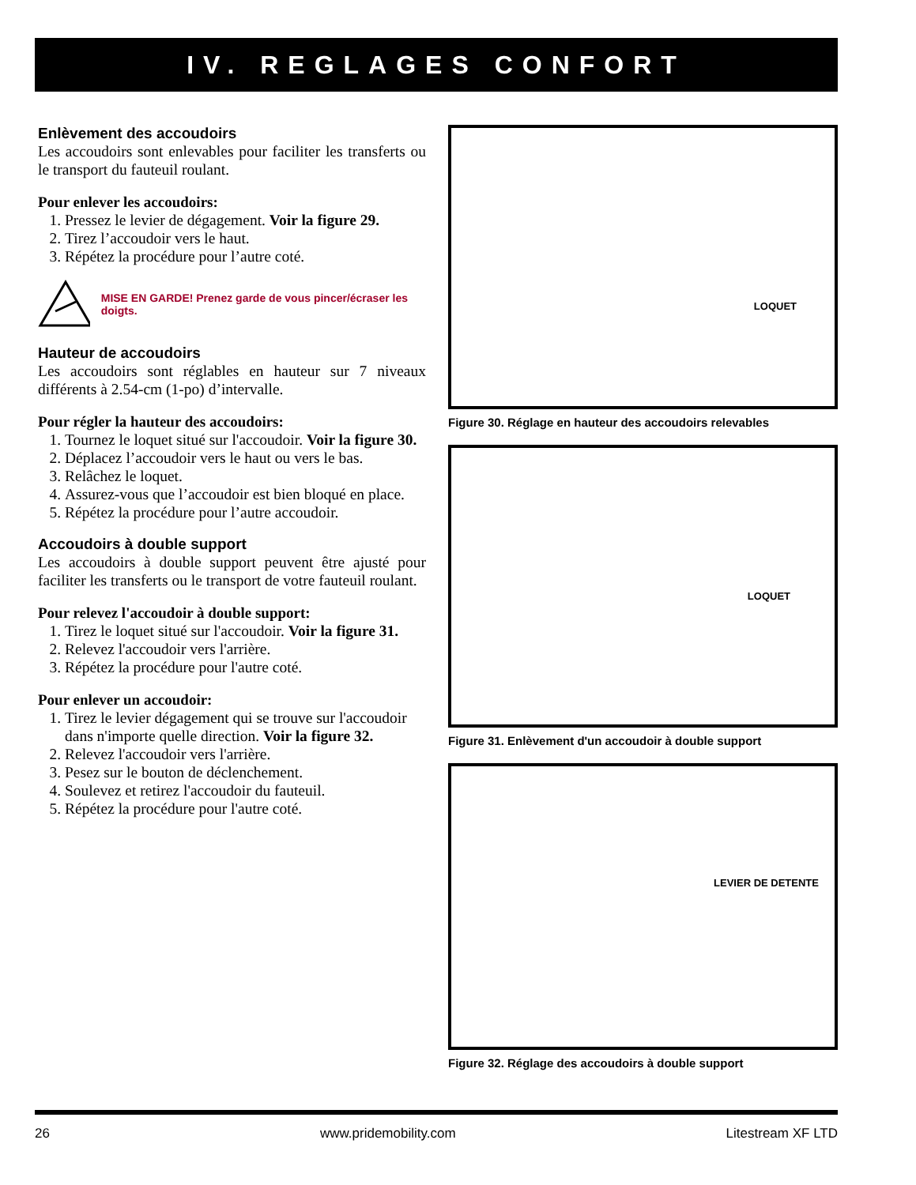IV. REGLAGES CONFORT
Enlèvement des accoudoirs
Les accoudoirs sont enlevables pour faciliter les transferts ou le transport du fauteuil roulant.
Pour enlever les accoudoirs:
1. Pressez le levier de dégagement. Voir la figure 29.
2. Tirez l’accoudoir vers le haut.
3. Répétez la procédure pour l’autre coté.
MISE EN GARDE! Prenez garde de vous pincer/écraser les doigts.
Hauteur de accoudoirs
Les accoudoirs sont réglables en hauteur sur 7 niveaux différents à 2.54-cm (1-po) d’intervalle.
Pour régler la hauteur des accoudoirs:
1. Tournez le loquet situé sur l'accoudoir. Voir la figure 30.
2. Déplacez l’accoudoir vers le haut ou vers le bas.
3. Relâchez le loquet.
4. Assurez-vous que l’accoudoir est bien bloqué en place.
5. Répétez la procédure pour l’autre accoudoir.
Accoudoirs à double support
Les accoudoirs à double support peuvent être ajusté pour faciliter les transferts ou le transport de votre fauteuil roulant.
Pour relevez l'accoudoir à double support:
1. Tirez le loquet situé sur l'accoudoir. Voir la figure 31.
2. Relevez l'accoudoir vers l'arrière.
3. Répétez la procédure pour l'autre coté.
Pour enlever un accoudoir:
1. Tirez le levier dégagement qui se trouve sur l'accoudoir dans n'importe quelle direction. Voir la figure 32.
2. Relevez l'accoudoir vers l'arrière.
3. Pesez sur le bouton de déclenchement.
4. Soulevez et retirez l'accoudoir du fauteuil.
5. Répétez la procédure pour l'autre coté.
LOQUET
Figure 30. Réglage en hauteur des accoudoirs relevables
LOQUET
Figure 31. Enlèvement d'un accoudoir à double support
LEVIER DE DETENTE
Figure 32. Réglage des accoudoirs à double support
26 www.pridemobility.com Litestream XF LTD